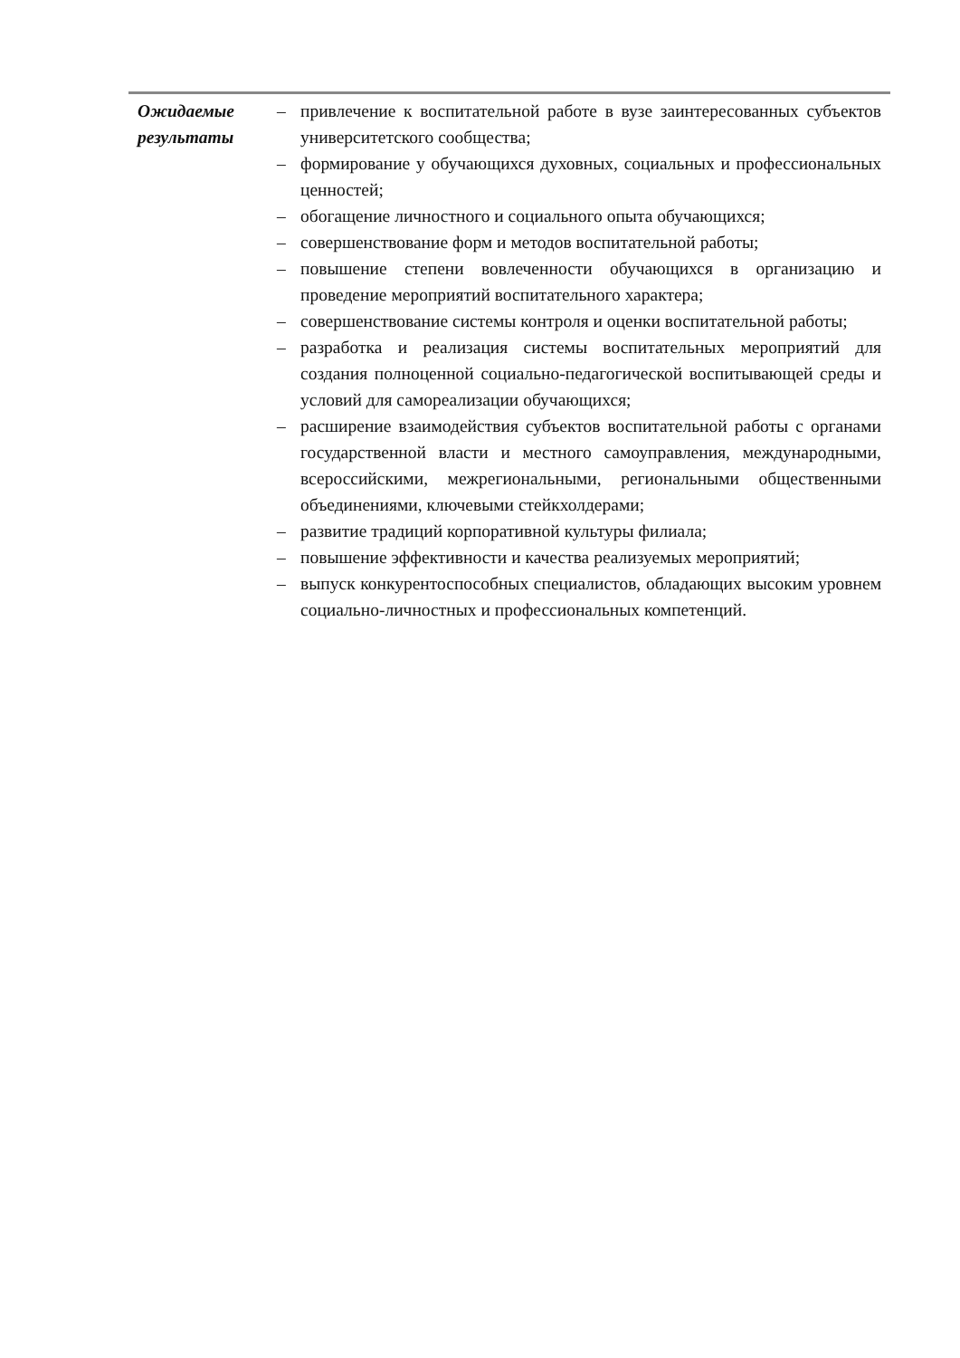| Ожидаемые результаты | – привлечение к воспитательной работе в вузе заинтересованных субъектов университетского сообщества; – формирование у обучающихся духовных, социальных и профессиональных ценностей; – обогащение личностного и социального опыта обучающихся; – совершенствование форм и методов воспитательной работы; – повышение степени вовлеченности обучающихся в организацию и проведение мероприятий воспитательного характера; – совершенствование системы контроля и оценки воспитательной работы; – разработка и реализация системы воспитательных мероприятий для создания полноценной социально-педагогической воспитывающей среды и условий для самореализации обучающихся; – расширение взаимодействия субъектов воспитательной работы с органами государственной власти и местного самоуправления, международными, всероссийскими, межрегиональными, региональными общественными объединениями, ключевыми стейкхолдерами; – развитие традиций корпоративной культуры филиала; – повышение эффективности и качества реализуемых мероприятий; – выпуск конкурентоспособных специалистов, обладающих высоким уровнем социально-личностных и профессиональных компетенций. |